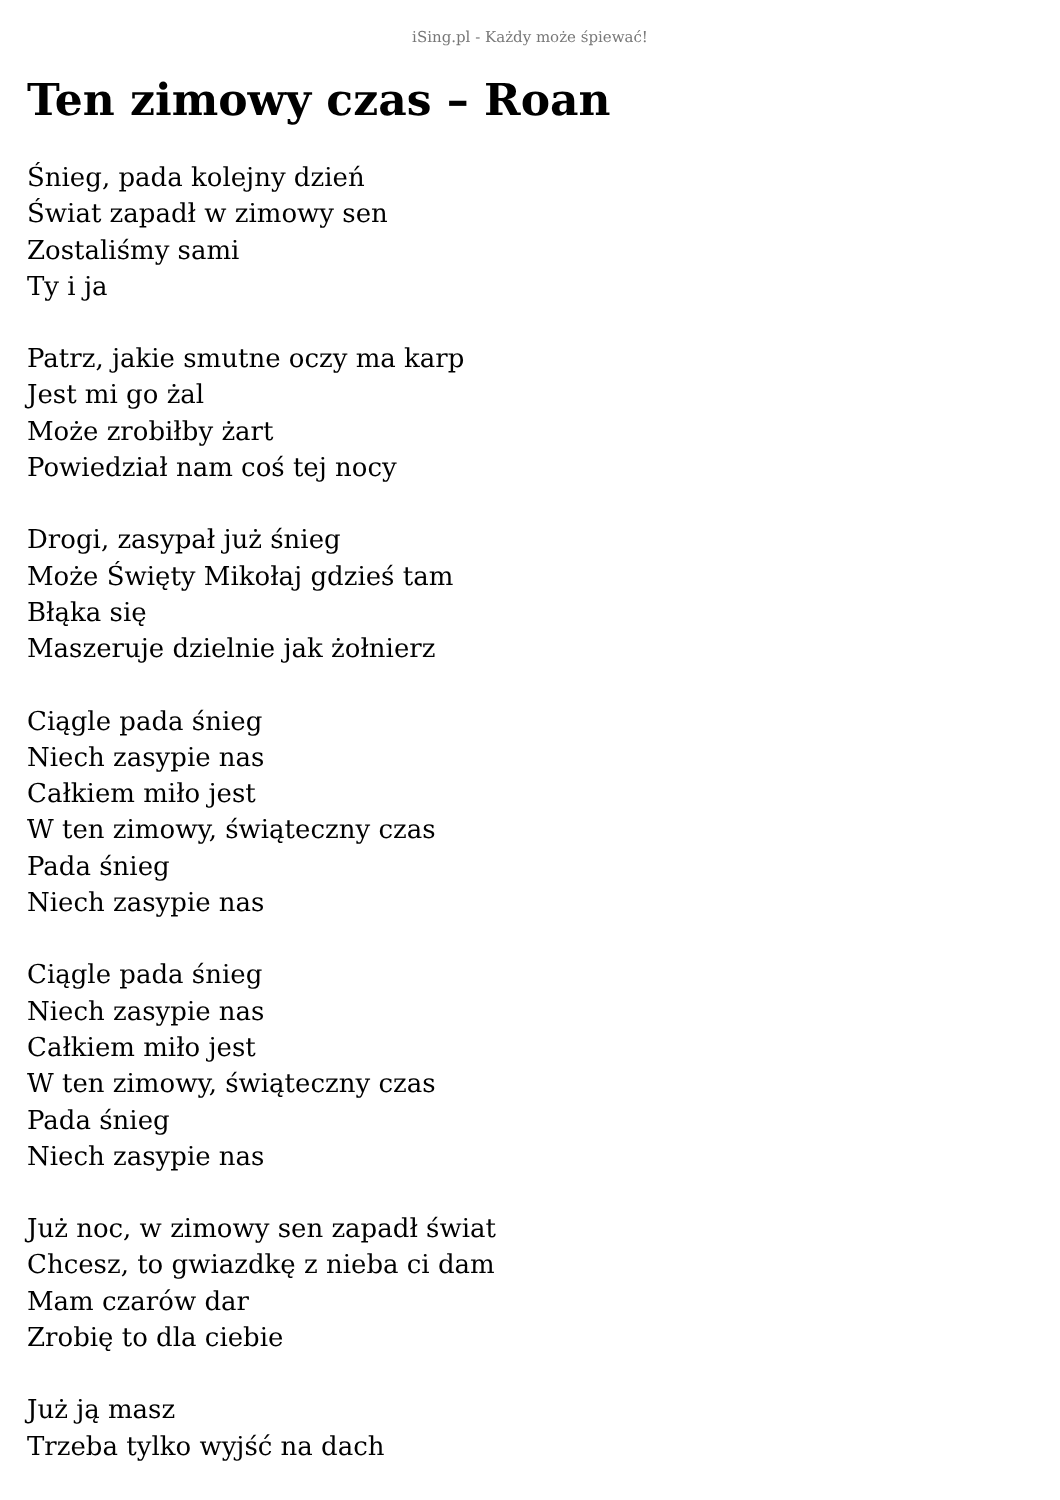iSing.pl - Każdy może śpiewać!
Ten zimowy czas – Roan
Śnieg, pada kolejny dzień
Świat zapadł w zimowy sen
Zostaliśmy sami
Ty i ja
Patrz, jakie smutne oczy ma karp
Jest mi go żal
Może zrobiłby żart
Powiedział nam coś tej nocy
Drogi, zasypał już śnieg
Może Święty Mikołaj gdzieś tam
Błąka się
Maszeruje dzielnie jak żołnierz
Ciągle pada śnieg
Niech zasypie nas
Całkiem miło jest
W ten zimowy, świąteczny czas
Pada śnieg
Niech zasypie nas
Ciągle pada śnieg
Niech zasypie nas
Całkiem miło jest
W ten zimowy, świąteczny czas
Pada śnieg
Niech zasypie nas
Już noc, w zimowy sen zapadł świat
Chcesz, to gwiazdkę z nieba ci dam
Mam czarów dar
Zrobię to dla ciebie
Już ją masz
Trzeba tylko wyjść na dach